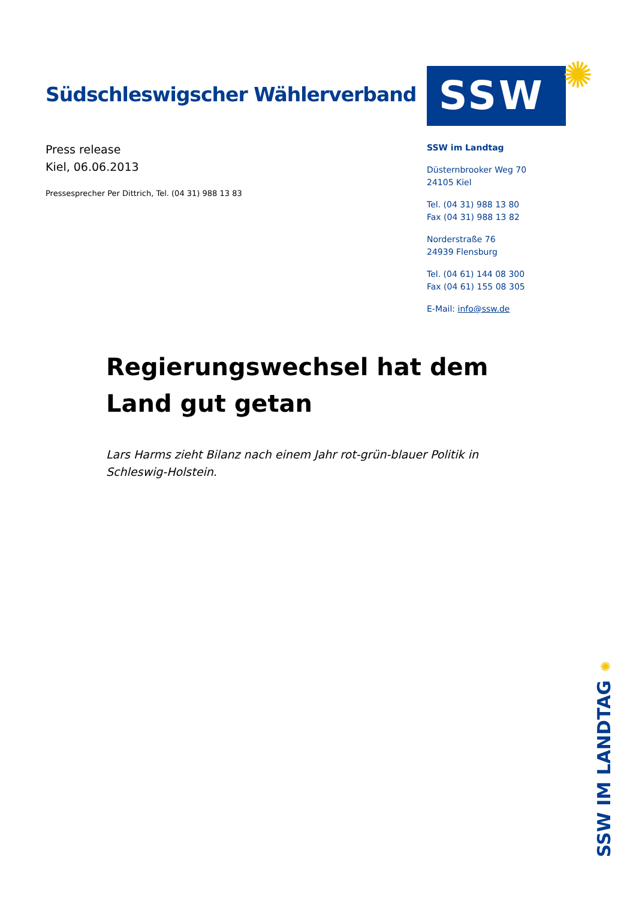Südschleswigscher Wählerverband
Press release
Kiel, 06.06.2013
Pressesprecher Per Dittrich, Tel. (04 31) 988 13 83
SSW ✺
SSW im Landtag
Düsternbrooker Weg 70
24105 Kiel
Tel. (04 31) 988 13 80
Fax (04 31) 988 13 82
Norderstraße 76
24939 Flensburg
Tel. (04 61) 144 08 300
Fax (04 61) 155 08 305
E-Mail: info@ssw.de
Regierungswechsel hat dem Land gut getan
Lars Harms zieht Bilanz nach einem Jahr rot-grün-blauer Politik in Schleswig-Holstein.
✺
SSW IM LANDTAG